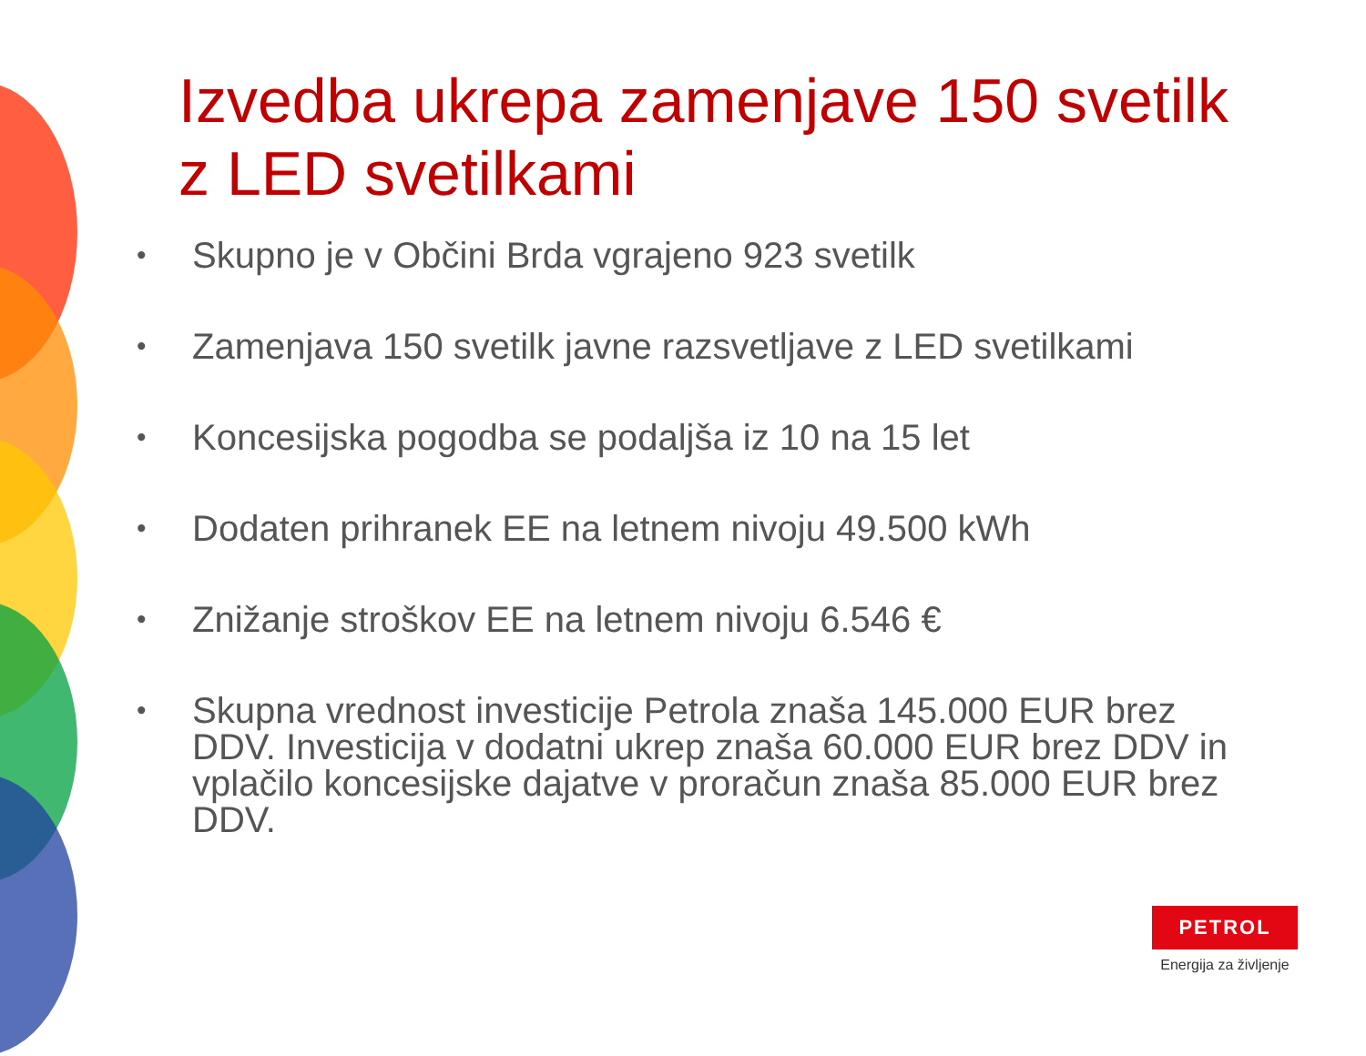Izvedba ukrepa zamenjave 150 svetilk z LED svetilkami
• Skupno je v Občini Brda vgrajeno 923 svetilk
• Zamenjava 150 svetilk javne razsvetljave z LED svetilkami
• Koncesijska pogodba se podaljša iz 10 na 15 let
• Dodaten prihranek EE na letnem nivoju 49.500 kWh
• Znižanje stroškov EE na letnem nivoju 6.546 €
• Skupna vrednost investicije Petrola znaša 145.000 EUR brez DDV. Investicija v dodatni ukrep znaša 60.000 EUR brez DDV in vplačilo koncesijske dajatve v proračun znaša 85.000 EUR brez DDV.
PETROL
Energija za življenje